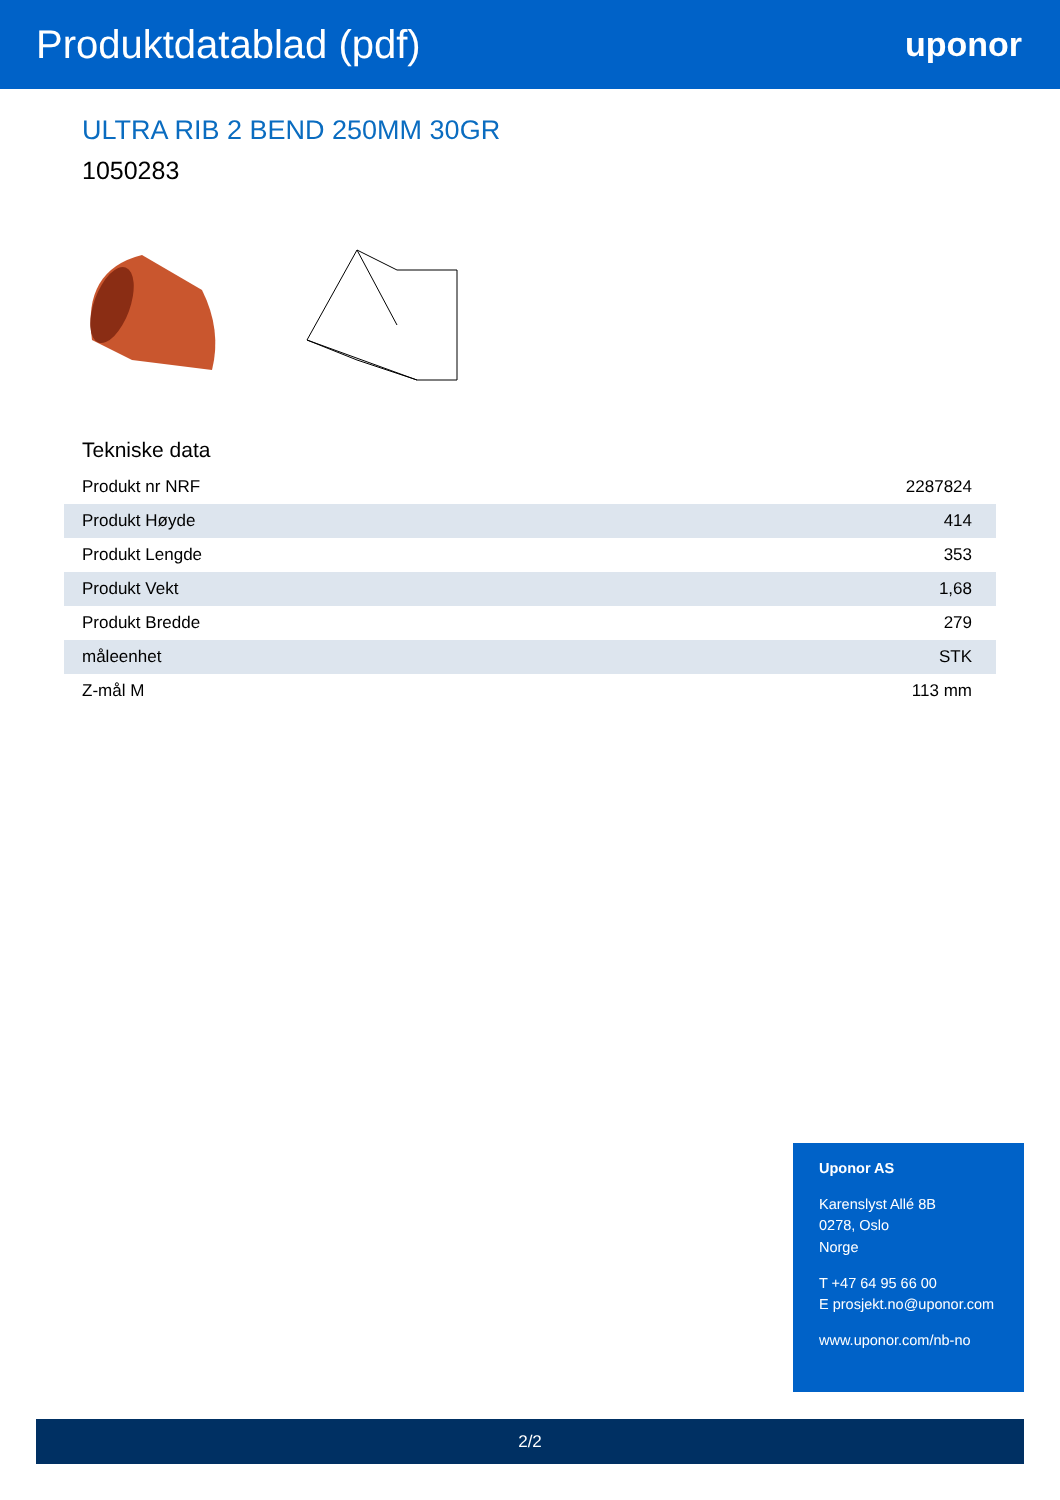Produktdatablad (pdf)
uponor
ULTRA RIB 2 BEND 250MM 30GR
1050283
Tekniske data
| Produkt nr NRF | 2287824 |
| Produkt Høyde | 414 |
| Produkt Lengde | 353 |
| Produkt Vekt | 1,68 |
| Produkt Bredde | 279 |
| måleenhet | STK |
| Z-mål M | 113 mm |
Uponor AS
Karenslyst Allé 8B
0278, Oslo
Norge
T +47 64 95 66 00
E prosjekt.no@uponor.com
www.uponor.com/nb-no
2/2